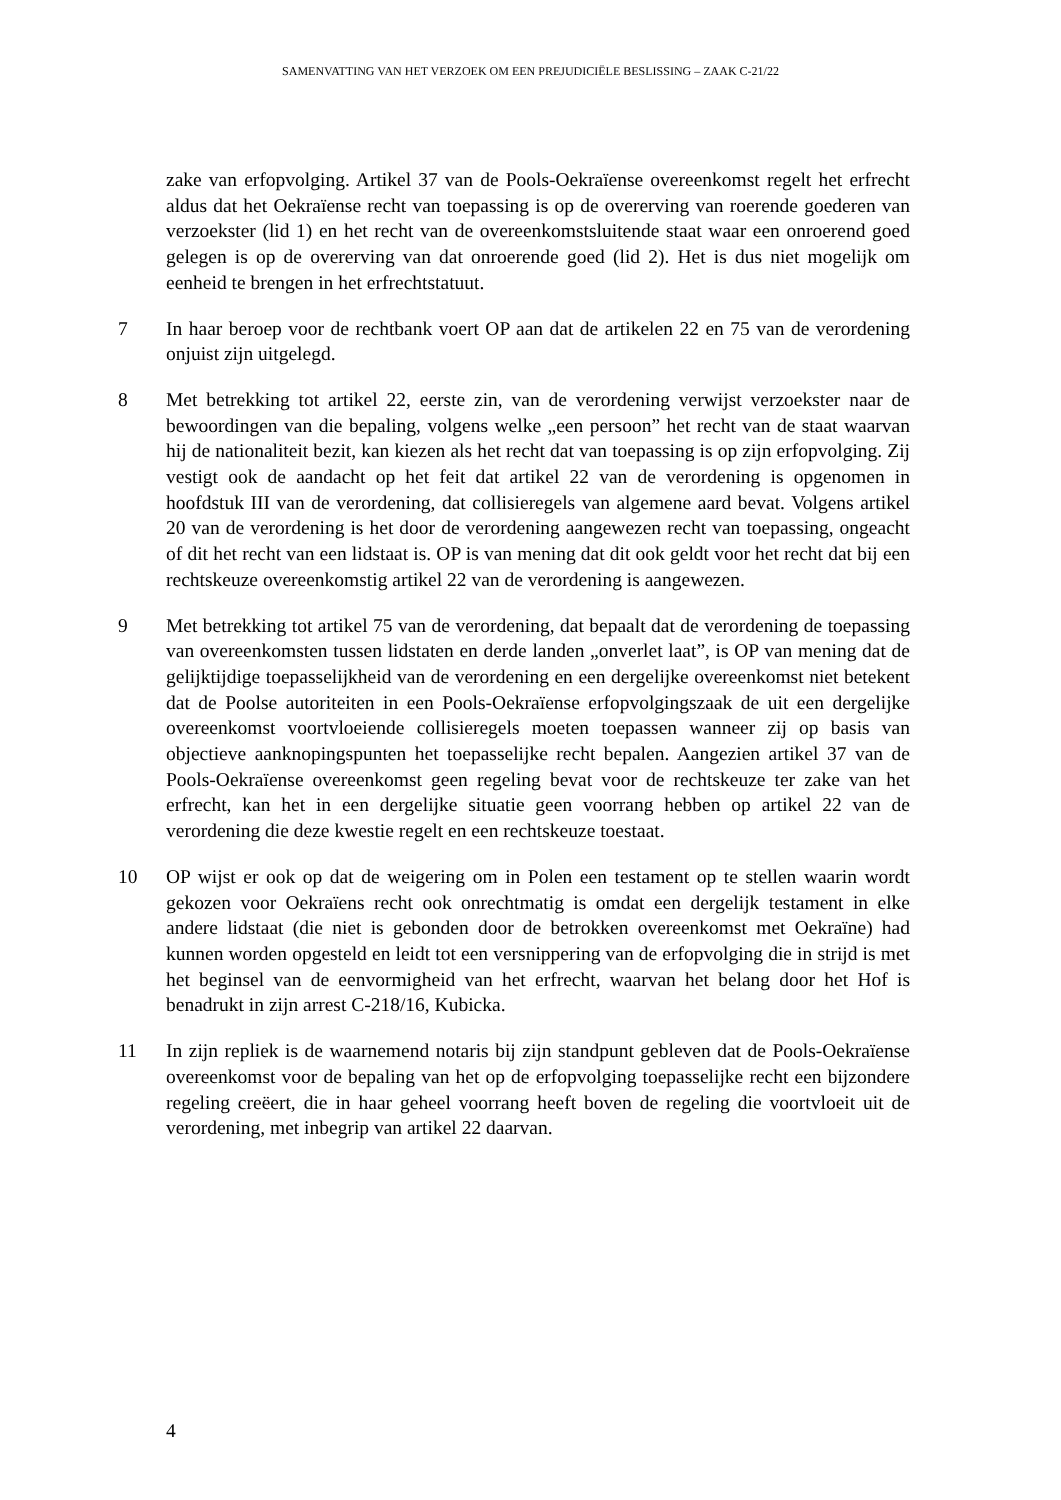SAMENVATTING VAN HET VERZOEK OM EEN PREJUDICIËLE BESLISSING – ZAAK C-21/22
zake van erfopvolging. Artikel 37 van de Pools-Oekraïense overeenkomst regelt het erfrecht aldus dat het Oekraïense recht van toepassing is op de overerving van roerende goederen van verzoekster (lid 1) en het recht van de overeenkomstsluitende staat waar een onroerend goed gelegen is op de overerving van dat onroerende goed (lid 2). Het is dus niet mogelijk om eenheid te brengen in het erfrechtstatuut.
7 In haar beroep voor de rechtbank voert OP aan dat de artikelen 22 en 75 van de verordening onjuist zijn uitgelegd.
8 Met betrekking tot artikel 22, eerste zin, van de verordening verwijst verzoekster naar de bewoordingen van die bepaling, volgens welke „een persoon” het recht van de staat waarvan hij de nationaliteit bezit, kan kiezen als het recht dat van toepassing is op zijn erfopvolging. Zij vestigt ook de aandacht op het feit dat artikel 22 van de verordening is opgenomen in hoofdstuk III van de verordening, dat collisieregels van algemene aard bevat. Volgens artikel 20 van de verordening is het door de verordening aangewezen recht van toepassing, ongeacht of dit het recht van een lidstaat is. OP is van mening dat dit ook geldt voor het recht dat bij een rechtskeuze overeenkomstig artikel 22 van de verordening is aangewezen.
9 Met betrekking tot artikel 75 van de verordening, dat bepaalt dat de verordening de toepassing van overeenkomsten tussen lidstaten en derde landen „onverlet laat”, is OP van mening dat de gelijktijdige toepasselijkheid van de verordening en een dergelijke overeenkomst niet betekent dat de Poolse autoriteiten in een Pools-Oekraïense erfopvolgingszaak de uit een dergelijke overeenkomst voortvloeiende collisieregels moeten toepassen wanneer zij op basis van objectieve aanknopingspunten het toepasselijke recht bepalen. Aangezien artikel 37 van de Pools-Oekraïense overeenkomst geen regeling bevat voor de rechtskeuze ter zake van het erfrecht, kan het in een dergelijke situatie geen voorrang hebben op artikel 22 van de verordening die deze kwestie regelt en een rechtskeuze toestaat.
10 OP wijst er ook op dat de weigering om in Polen een testament op te stellen waarin wordt gekozen voor Oekraïens recht ook onrechtmatig is omdat een dergelijk testament in elke andere lidstaat (die niet is gebonden door de betrokken overeenkomst met Oekraïne) had kunnen worden opgesteld en leidt tot een versnippering van de erfopvolging die in strijd is met het beginsel van de eenvormigheid van het erfrecht, waarvan het belang door het Hof is benadrukt in zijn arrest C-218/16, Kubicka.
11 In zijn repliek is de waarnemend notaris bij zijn standpunt gebleven dat de Pools-Oekraïense overeenkomst voor de bepaling van het op de erfopvolging toepasselijke recht een bijzondere regeling creëert, die in haar geheel voorrang heeft boven de regeling die voortvloeit uit de verordening, met inbegrip van artikel 22 daarvan.
4